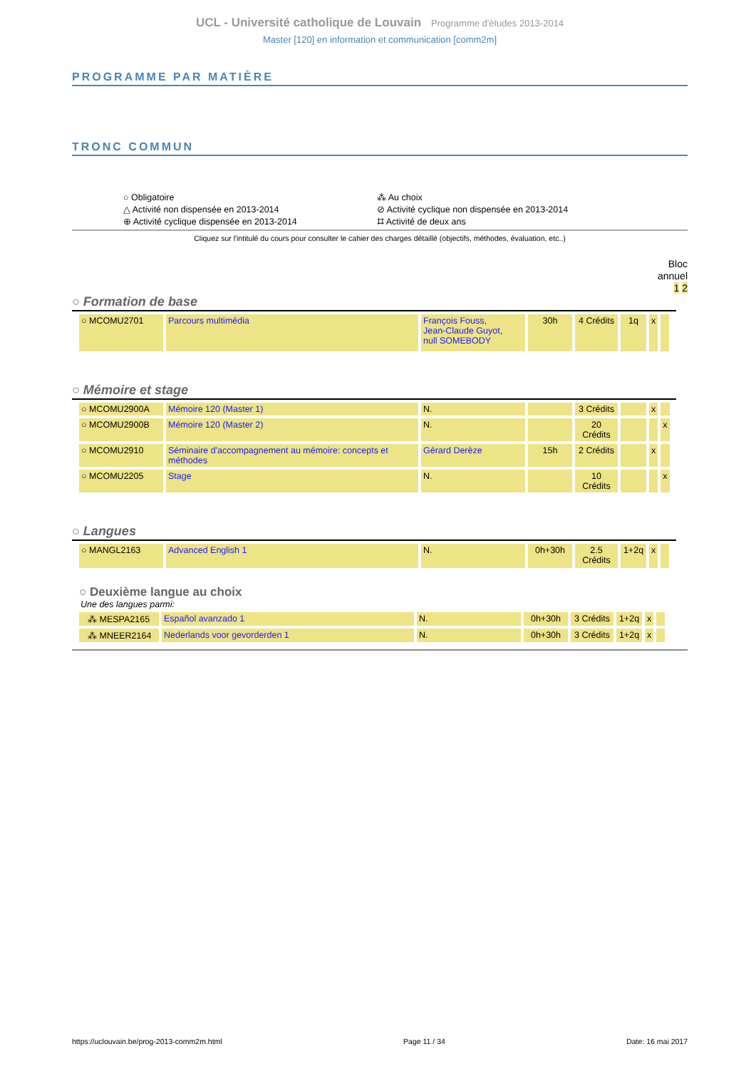UCL - Université catholique de Louvain Programme d'études 2013-2014
Master [120] en information et communication [comm2m]
PROGRAMME PAR MATIÈRE
TRONC COMMUN
○ Obligatoire
⁂ Au choix
△ Activité non dispensée en 2013-2014
⊘ Activité cyclique non dispensée en 2013-2014
⊕ Activité cyclique dispensée en 2013-2014
⌗ Activité de deux ans
Cliquez sur l'intitulé du cours pour consulter le cahier des charges détaillé (objectifs, méthodes, évaluation, etc..)
Bloc
annuel
1 2
○ Formation de base
| ○ MCOMU2701 | Parcours multimédia | François Fouss, Jean-Claude Guyot, null SOMEBODY | 30h | 4 Crédits | 1q | x | |
○ Mémoire et stage
| ○ MCOMU2900A | Mémoire 120 (Master 1) | N. | | 3 Crédits | | x | |
| ○ MCOMU2900B | Mémoire 120 (Master 2) | N. | | 20 Crédits | | | x |
| ○ MCOMU2910 | Séminaire d'accompagnement au mémoire: concepts et méthodes | Gérard Derèze | 15h | 2 Crédits | | x | |
| ○ MCOMU2205 | Stage | N. | | 10 Crédits | | | x |
○ Langues
| ○ MANGL2163 | Advanced English 1 | N. | 0h+30h | 2.5 Crédits | 1+2q | x | |
○ Deuxième langue au choix
Une des langues parmi:
| ⁂ MESPA2165 | Español avanzado 1 | N. | 0h+30h | 3 Crédits | 1+2q | x | |
| ⁂ MNEER2164 | Nederlands voor gevorderden 1 | N. | 0h+30h | 3 Crédits | 1+2q | x | |
https://uclouvain.be/prog-2013-comm2m.html Page 11 / 34 Date: 16 mai 2017